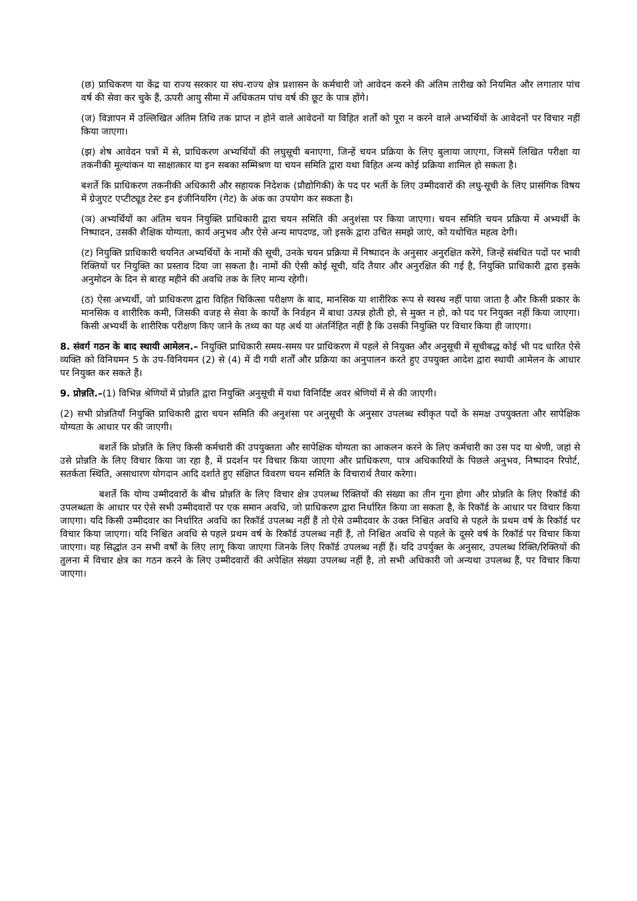(छ) प्राधिकरण या केंद्र या राज्य सरकार या संघ-राज्य क्षेत्र प्रशासन के कर्मचारी जो आवेदन करने की अंतिम तारीख को नियमित और लगातार पांच वर्ष की सेवा कर चुके हैं, ऊपरी आयु सीमा में अधिकतम पांच वर्ष की छूट के पात्र होंगे।
(ज) विज्ञापन में उल्लिखित अंतिम तिथि तक प्राप्त न होने वाले आवेदनों या विहित शर्तों को पूरा न करने वाले अभ्यर्थियों के आवेदनों पर विचार नहीं किया जाएगा।
(झ) शेष आवेदन पत्रों में से, प्राधिकरण अभ्यर्थियों की लघुसूची बनाएगा, जिन्हें चयन प्रक्रिया के लिए बुलाया जाएगा, जिसमें लिखित परीक्षा या तकनीकी मूल्यांकन या साक्षात्कार या इन सबका सम्मिश्रण या चयन समिति द्वारा यथा विहित अन्य कोई प्रक्रिया शामिल हो सकता है।
बशर्ते कि प्राधिकरण तकनीकी अधिकारी और सहायक निदेशक (प्रौद्योगिकी) के पद पर भर्ती के लिए उम्मीदवारों की लघु-सूची के लिए प्रासंगिक विषय में ग्रेजुएट एप्टीट्यूड टेस्ट इन इंजीनियरिंग (गेट) के अंक का उपयोग कर सकता है।
(ञ) अभ्यर्थियों का अंतिम चयन नियुक्ति प्राधिकारी द्वारा चयन समिति की अनुशंसा पर किया जाएगा। चयन समिति चयन प्रक्रिया में अभ्यर्थी के निष्पादन, उसकी शैक्षिक योग्यता, कार्य अनुभव और ऐसे अन्य मापदण्ड, जो इसके द्वारा उचित समझे जाएं, को यथोचित महत्व देगी।
(ट) नियुक्ति प्राधिकारी चयनित अभ्यर्थियों के नामों की सूची, उनके चयन प्रक्रिया में निष्पादन के अनुसार अनुरक्षित करेंगे, जिन्हें संबंधित पदों पर भावी रिक्तियों पर नियुक्ति का प्रस्ताव दिया जा सकता है। नामों की ऐसी कोई सूची, यदि तैयार और अनुरक्षित की गई है, नियुक्ति प्राधिकारी द्वारा इसके अनुमोदन के दिन से बारह महीने की अवधि तक के लिए मान्य रहेगी।
(ठ) ऐसा अभ्यर्थी, जो प्राधिकरण द्वारा विहित चिकित्सा परीक्षण के बाद, मानसिक या शारीरिक रूप से स्वस्थ नहीं पाया जाता है और किसी प्रकार के मानसिक व शारीरिक कमी, जिसकी वजह से सेवा के कार्यों के निर्वहन में बाधा उत्पन्न होती हो, से मुक्त न हो, को पद पर नियुक्त नहीं किया जाएगा। किसी अभ्यर्थी के शारीरिक परीक्षण किए जाने के तथ्य का यह अर्थ या अंतर्निहित नहीं है कि उसकी नियुक्ति पर विचार किया ही जाएगा।
8. संवर्ग गठन के बाद स्थायी आमेलन.– नियुक्ति प्राधिकारी समय-समय पर प्राधिकरण में पहले से नियुक्त और अनुसूची में सूचीबद्ध कोई भी पद धारित ऐसे व्यक्ति को विनियमन 5 के उप-विनियमन (2) से (4) में दी गयी शर्तों और प्रक्रिया का अनुपालन करते हुए उपयुक्त आदेश द्वारा स्थायी आमेलन के आधार पर नियुक्त कर सकते हैं।
9. प्रोन्नति.–(1) विभिन्न श्रेणियों में प्रोन्नति द्वारा नियुक्ति अनुसूची में यथा विनिर्दिष्ट अवर श्रेणियों में से की जाएगी।
(2) सभी प्रोन्नतियाँ नियुक्ति प्राधिकारी द्वारा चयन समिति की अनुशंसा पर अनुसूची के अनुसार उपलब्ध स्वीकृत पदों के समक्ष उपयुक्तता और सापेक्षिक योग्यता के आधार पर की जाएगी।
बशर्ते कि प्रोन्नति के लिए किसी कर्मचारी की उपयुक्तता और सापेक्षिक योग्यता का आकलन करने के लिए कर्मचारी का उस पद या श्रेणी, जहां से उसे प्रोन्नति के लिए विचार किया जा रहा है, में प्रदर्शन पर विचार किया जाएगा और प्राधिकरण, पात्र अधिकारियों के पिछले अनुभव, निष्पादन रिपोर्ट, सतर्कता स्थिति, असाधारण योगदान आदि दर्शाते हुए संक्षिप्त विवरण चयन समिति के विचारार्थ तैयार करेगा।
बशर्ते कि योग्य उम्मीदवारों के बीच प्रोन्नति के लिए विचार क्षेत्र उपलब्ध रिक्तियों की संख्या का तीन गुना होगा और प्रोन्नति के लिए रिकॉर्ड की उपलब्धता के आधार पर ऐसे सभी उम्मीदवारों पर एक समान अवधि, जो प्राधिकरण द्वारा निर्धारित किया जा सकता है, के रिकॉर्ड के आधार पर विचार किया जाएगा। यदि किसी उम्मीदवार का निर्धारित अवधि का रिकॉर्ड उपलब्ध नहीं हैं तो ऐसे उम्मीदवार के उक्त निश्चित अवधि से पहले के प्रथम वर्ष के रिकॉर्ड पर विचार किया जाएगा। यदि निश्चित अवधि से पहले प्रथम वर्ष के रिकॉर्ड उपलब्ध नहीं हैं, तो निश्चित अवधि से पहले के दूसरे वर्ष के रिकॉर्ड पर विचार किया जाएगा। यह सिद्धांत उन सभी वर्षों के लिए लागू किया जाएगा जिनके लिए रिकॉर्ड उपलब्ध नहीं हैं। यदि उपर्युक्त के अनुसार, उपलब्ध रिक्ति/रिक्तियों की तुलना में विचार क्षेत्र का गठन करने के लिए उम्मीदवारों की अपेक्षित संख्या उपलब्ध नहीं है, तो सभी अधिकारी जो अन्यथा उपलब्ध हैं, पर विचार किया जाएगा।